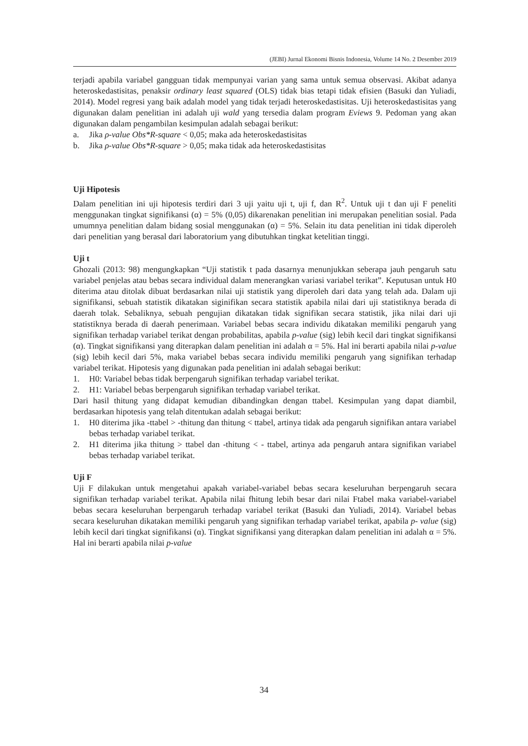(JEBI) Jurnal Ekonomi Bisnis Indonesia, Volume 14 No. 2 Desember 2019
terjadi apabila variabel gangguan tidak mempunyai varian yang sama untuk semua observasi. Akibat adanya heteroskedastisitas, penaksir ordinary least squared (OLS) tidak bias tetapi tidak efisien (Basuki dan Yuliadi, 2014). Model regresi yang baik adalah model yang tidak terjadi heteroskedastisitas. Uji heteroskedastisitas yang digunakan dalam penelitian ini adalah uji wald yang tersedia dalam program Eviews 9. Pedoman yang akan digunakan dalam pengambilan kesimpulan adalah sebagai berikut:
a. Jika ρ-value Obs*R-square < 0,05; maka ada heteroskedastisitas
b. Jika ρ-value Obs*R-square > 0,05; maka tidak ada heteroskedastisitas
Uji Hipotesis
Dalam penelitian ini uji hipotesis terdiri dari 3 uji yaitu uji t, uji f, dan R<sup>2</sup>. Untuk uji t dan uji F peneliti menggunakan tingkat signifikansi (α) = 5% (0,05) dikarenakan penelitian ini merupakan penelitian sosial. Pada umumnya penelitian dalam bidang sosial menggunakan (α) = 5%. Selain itu data penelitian ini tidak diperoleh dari penelitian yang berasal dari laboratorium yang dibutuhkan tingkat ketelitian tinggi.
Uji t
Ghozali (2013: 98) mengungkapkan “Uji statistik t pada dasarnya menunjukkan seberapa jauh pengaruh satu variabel penjelas atau bebas secara individual dalam menerangkan variasi variabel terikat”. Keputusan untuk H0 diterima atau ditolak dibuat berdasarkan nilai uji statistik yang diperoleh dari data yang telah ada. Dalam uji signifikansi, sebuah statistik dikatakan siginifikan secara statistik apabila nilai dari uji statistiknya berada di daerah tolak. Sebaliknya, sebuah pengujian dikatakan tidak signifikan secara statistik, jika nilai dari uji statistiknya berada di daerah penerimaan. Variabel bebas secara individu dikatakan memiliki pengaruh yang signifikan terhadap variabel terikat dengan probabilitas, apabila p-value (sig) lebih kecil dari tingkat signifikansi (α). Tingkat signifikansi yang diterapkan dalam penelitian ini adalah α = 5%. Hal ini berarti apabila nilai p-value (sig) lebih kecil dari 5%, maka variabel bebas secara individu memiliki pengaruh yang signifikan terhadap variabel terikat. Hipotesis yang digunakan pada penelitian ini adalah sebagai berikut:
1. H0: Variabel bebas tidak berpengaruh signifikan terhadap variabel terikat.
2. H1: Variabel bebas berpengaruh signifikan terhadap variabel terikat.
Dari hasil thitung yang didapat kemudian dibandingkan dengan ttabel. Kesimpulan yang dapat diambil, berdasarkan hipotesis yang telah ditentukan adalah sebagai berikut:
1. H0 diterima jika -ttabel > -thitung dan thitung < ttabel, artinya tidak ada pengaruh signifikan antara variabel bebas terhadap variabel terikat.
2. H1 diterima jika thitung > ttabel dan -thitung < - ttabel, artinya ada pengaruh antara signifikan variabel bebas terhadap variabel terikat.
Uji F
Uji F dilakukan untuk mengetahui apakah variabel-variabel bebas secara keseluruhan berpengaruh secara signifikan terhadap variabel terikat. Apabila nilai fhitung lebih besar dari nilai Ftabel maka variabel-variabel bebas secara keseluruhan berpengaruh terhadap variabel terikat (Basuki dan Yuliadi, 2014). Variabel bebas secara keseluruhan dikatakan memiliki pengaruh yang signifikan terhadap variabel terikat, apabila p- value (sig) lebih kecil dari tingkat signifikansi (α). Tingkat signifikansi yang diterapkan dalam penelitian ini adalah α = 5%. Hal ini berarti apabila nilai p-value
34